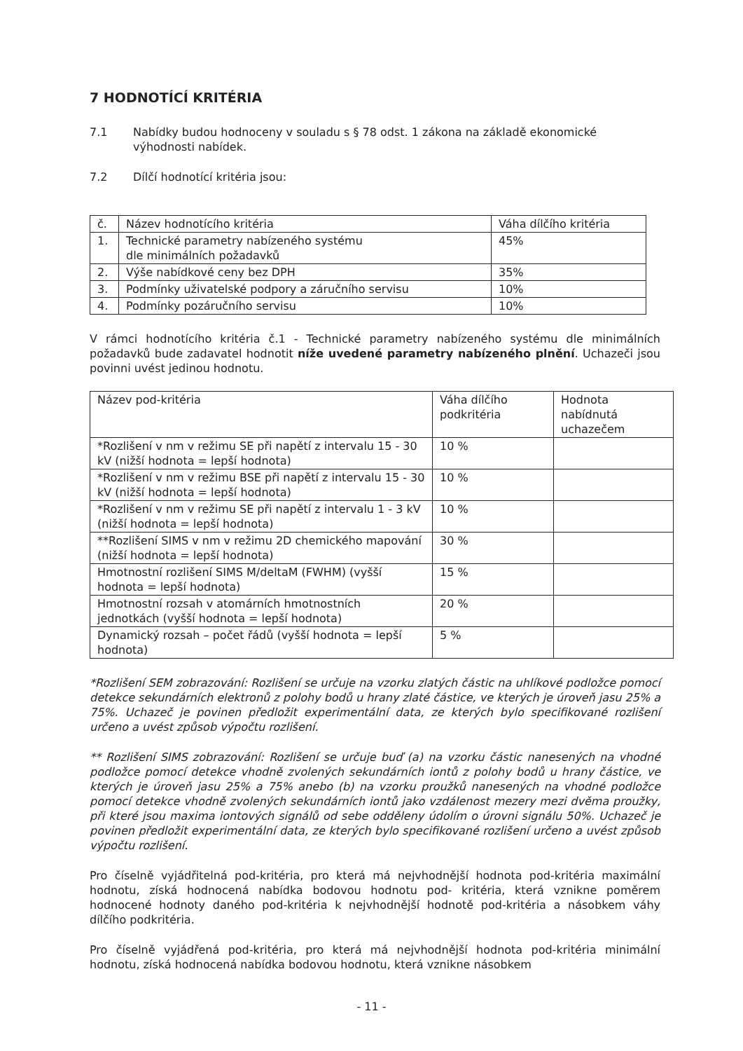7 HODNOTÍCÍ KRITÉRIA
7.1 Nabídky budou hodnoceny v souladu s § 78 odst. 1 zákona na základě ekonomické výhodnosti nabídek.
7.2 Dílčí hodnotící kritéria jsou:
| č. | Název hodnotícího kritéria | Váha dílčího kritéria |
| 1. | Technické parametry nabízeného systému dle minimálních požadavků | 45% |
| 2. | Výše nabídkové ceny bez DPH | 35% |
| 3. | Podmínky uživatelské podpory a záručního servisu | 10% |
| 4. | Podmínky pozáručního servisu | 10% |
V rámci hodnotícího kritéria č.1 - Technické parametry nabízeného systému dle minimálních požadavků bude zadavatel hodnotit níže uvedené parametry nabízeného plnění. Uchazeči jsou povinni uvést jedinou hodnotu.
| Název pod-kritéria | Váha dílčího podkritéria | Hodnota nabídnutá uchazečem |
| *Rozlišení v nm v režimu SE při napětí z intervalu 15 - 30 kV (nižší hodnota = lepší hodnota) | 10 % | |
| *Rozlišení v nm v režimu BSE při napětí z intervalu 15 - 30 kV (nižší hodnota = lepší hodnota) | 10 % | |
| *Rozlišení v nm v režimu SE při napětí z intervalu 1 - 3 kV (nižší hodnota = lepší hodnota) | 10 % | |
| **Rozlišení SIMS v nm v režimu 2D chemického mapování (nižší hodnota = lepší hodnota) | 30 % | |
| Hmotnostní rozlišení SIMS M/deltaM (FWHM) (vyšší hodnota = lepší hodnota) | 15 % | |
| Hmotnostní rozsah v atomárních hmotnostních jednotkách (vyšší hodnota = lepší hodnota) | 20 % | |
| Dynamický rozsah – počet řádů (vyšší hodnota = lepší hodnota) | 5 % | |
*Rozlišení SEM zobrazování: Rozlišení se určuje na vzorku zlatých částic na uhlíkové podložce pomocí detekce sekundárních elektronů z polohy bodů u hrany zlaté částice, ve kterých je úroveň jasu 25% a 75%. Uchazeč je povinen předložit experimentální data, ze kterých bylo specifikované rozlišení určeno a uvést způsob výpočtu rozlišení.
** Rozlišení SIMS zobrazování: Rozlišení se určuje buď (a) na vzorku částic nanesených na vhodné podložce pomocí detekce vhodně zvolených sekundárních iontů z polohy bodů u hrany částice, ve kterých je úroveň jasu 25% a 75% anebo (b) na vzorku proužků nanesených na vhodné podložce pomocí detekce vhodně zvolených sekundárních iontů jako vzdálenost mezery mezi dvěma proužky, při které jsou maxima iontových signálů od sebe odděleny údolím o úrovni signálu 50%. Uchazeč je povinen předložit experimentální data, ze kterých bylo specifikované rozlišení určeno a uvést způsob výpočtu rozlišení.
Pro číselně vyjádřitelná pod-kritéria, pro která má nejvhodnější hodnota pod-kritéria maximální hodnotu, získá hodnocená nabídka bodovou hodnotu pod- kritéria, která vznikne poměrem hodnocené hodnoty daného pod-kritéria k nejvhodnější hodnotě pod-kritéria a násobkem váhy dílčího podkritéria.
Pro číselně vyjádřená pod-kritéria, pro která má nejvhodnější hodnota pod-kritéria minimální hodnotu, získá hodnocená nabídka bodovou hodnotu, která vznikne násobkem
- 11 -